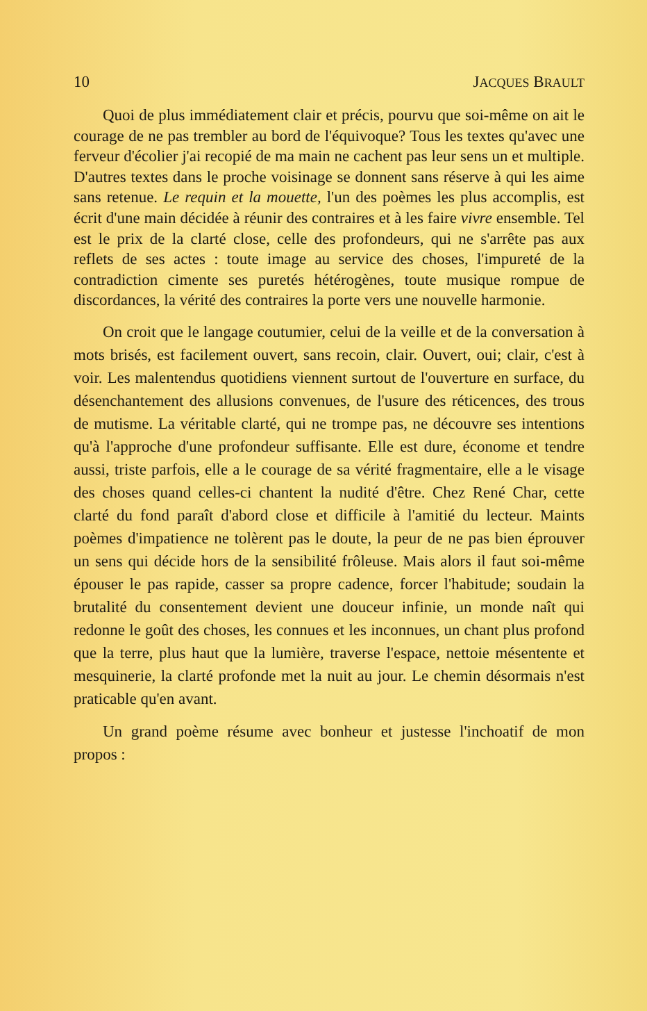10 JACQUES BRAULT
Quoi de plus immédiatement clair et précis, pourvu que soi-même on ait le courage de ne pas trembler au bord de l'équivoque? Tous les textes qu'avec une ferveur d'écolier j'ai recopié de ma main ne cachent pas leur sens un et multiple. D'autres textes dans le proche voisinage se donnent sans réserve à qui les aime sans retenue. Le requin et la mouette, l'un des poèmes les plus accomplis, est écrit d'une main décidée à réunir des contraires et à les faire vivre ensemble. Tel est le prix de la clarté close, celle des profondeurs, qui ne s'arrête pas aux reflets de ses actes : toute image au service des choses, l'impureté de la contradiction cimente ses puretés hétérogènes, toute musique rompue de discordances, la vérité des contraires la porte vers une nouvelle harmonie.
On croit que le langage coutumier, celui de la veille et de la conversation à mots brisés, est facilement ouvert, sans recoin, clair. Ouvert, oui; clair, c'est à voir. Les malentendus quotidiens viennent surtout de l'ouverture en surface, du désenchantement des allusions convenues, de l'usure des réticences, des trous de mutisme. La véritable clarté, qui ne trompe pas, ne découvre ses intentions qu'à l'approche d'une profondeur suffisante. Elle est dure, économe et tendre aussi, triste parfois, elle a le courage de sa vérité fragmentaire, elle a le visage des choses quand celles-ci chantent la nudité d'être. Chez René Char, cette clarté du fond paraît d'abord close et difficile à l'amitié du lecteur. Maints poèmes d'impatience ne tolèrent pas le doute, la peur de ne pas bien éprouver un sens qui décide hors de la sensibilité frôleuse. Mais alors il faut soi-même épouser le pas rapide, casser sa propre cadence, forcer l'habitude; soudain la brutalité du consentement devient une douceur infinie, un monde naît qui redonne le goût des choses, les connues et les inconnues, un chant plus profond que la terre, plus haut que la lumière, traverse l'espace, nettoie mésentente et mesquinerie, la clarté profonde met la nuit au jour. Le chemin désormais n'est praticable qu'en avant.
Un grand poème résume avec bonheur et justesse l'inchoatif de mon propos :